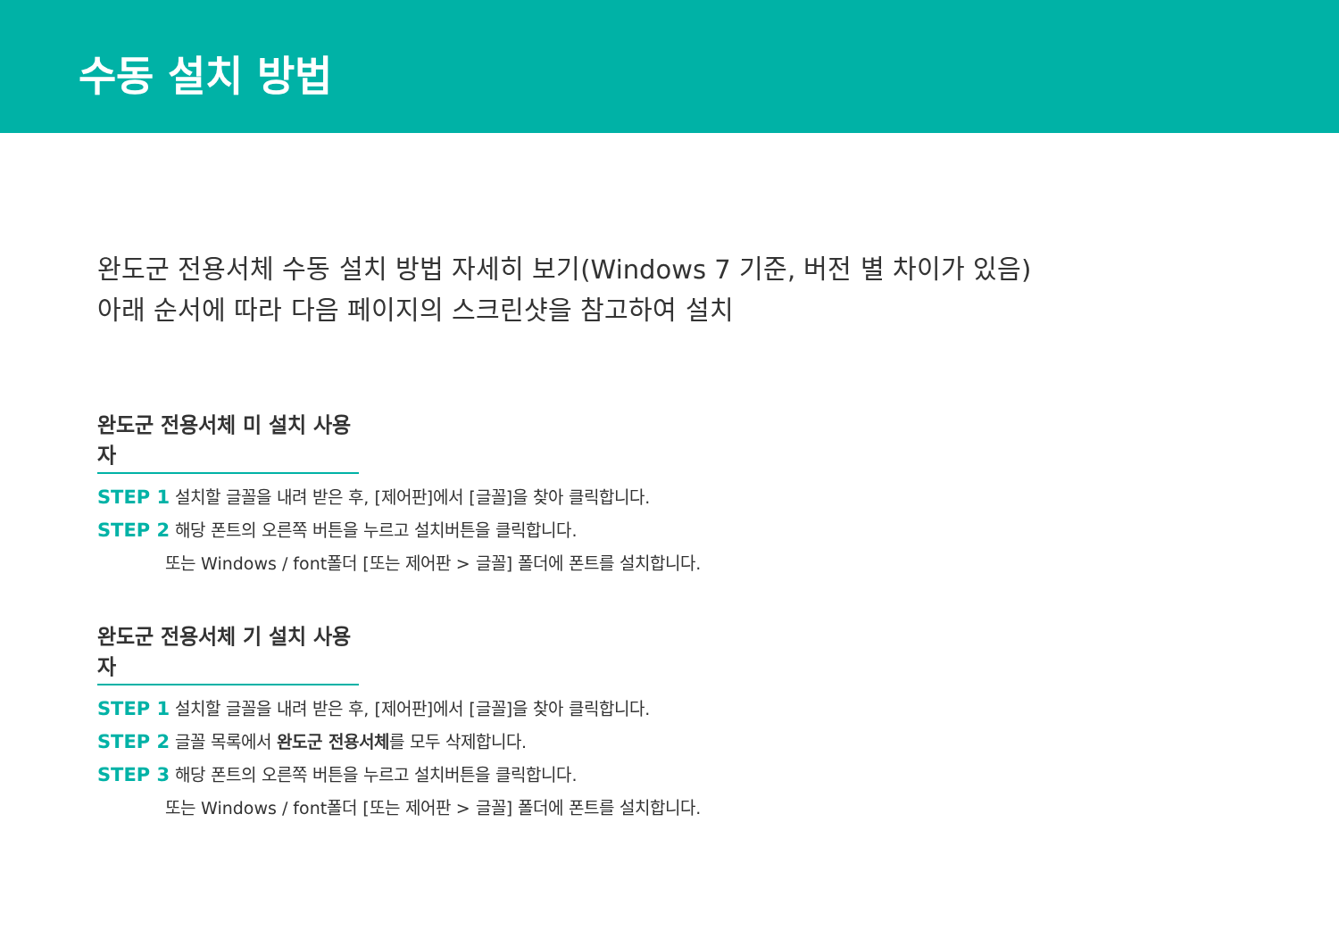수동 설치 방법
완도군 전용서체 수동 설치 방법 자세히 보기(Windows 7 기준, 버전 별 차이가 있음)
아래 순서에 따라 다음 페이지의 스크린샷을 참고하여 설치
완도군 전용서체 미 설치 사용자
STEP 1 설치할 글꼴을 내려 받은 후, [제어판]에서 [글꼴]을 찾아 클릭합니다.
STEP 2 해당 폰트의 오른쪽 버튼을 누르고 설치버튼을 클릭합니다.
또는 Windows / font폴더 [또는 제어판 > 글꼴] 폴더에 폰트를 설치합니다.
완도군 전용서체 기 설치 사용자
STEP 1 설치할 글꼴을 내려 받은 후, [제어판]에서 [글꼴]을 찾아 클릭합니다.
STEP 2 글꼴 목록에서 완도군 전용서체를 모두 삭제합니다.
STEP 3 해당 폰트의 오른쪽 버튼을 누르고 설치버튼을 클릭합니다.
또는 Windows / font폴더 [또는 제어판 > 글꼴] 폴더에 폰트를 설치합니다.